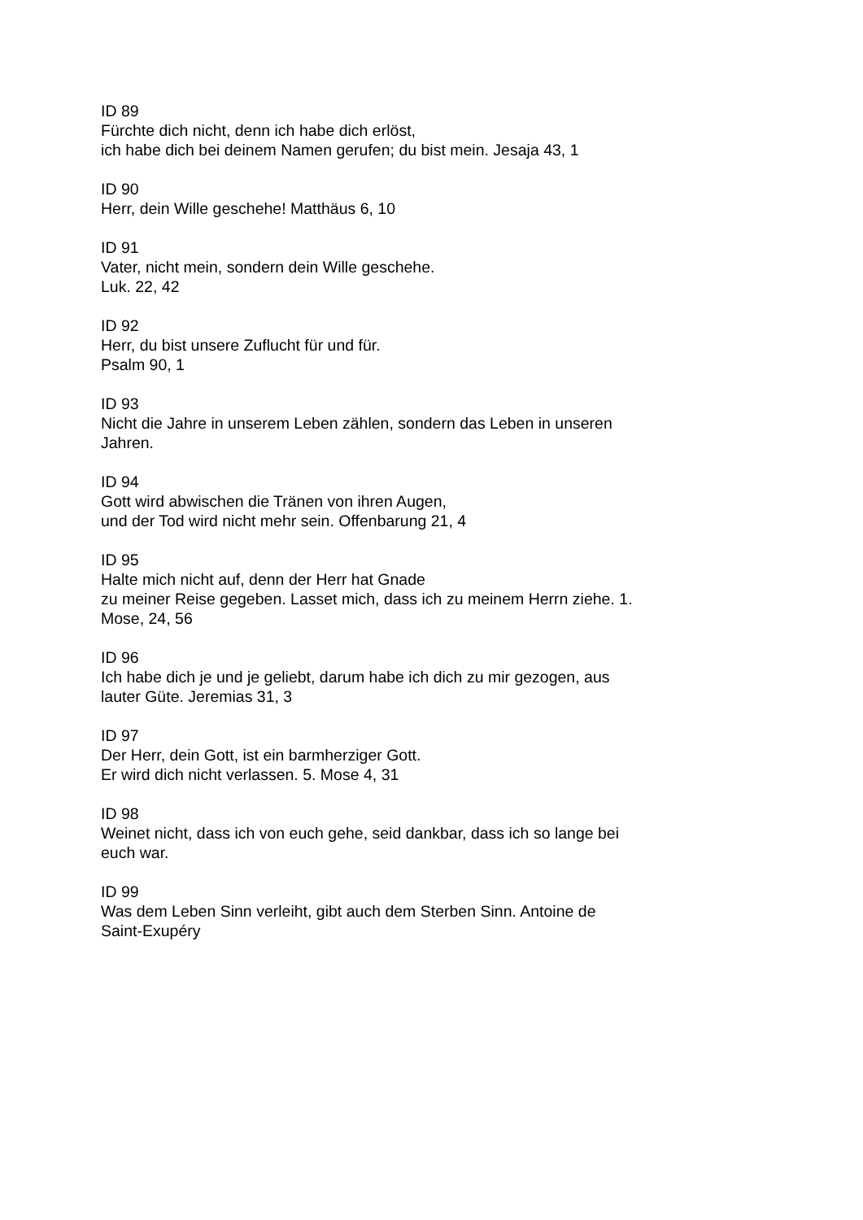ID 89
Fürchte dich nicht, denn ich habe dich erlöst,
ich habe dich bei deinem Namen gerufen; du bist mein. Jesaja 43, 1
ID 90
Herr, dein Wille geschehe! Matthäus 6, 10
ID 91
Vater, nicht mein, sondern dein Wille geschehe.
Luk. 22, 42
ID 92
Herr, du bist unsere Zuflucht für und für.
Psalm 90, 1
ID 93
Nicht die Jahre in unserem Leben zählen, sondern das Leben in unseren
Jahren.
ID 94
Gott wird abwischen die Tränen von ihren Augen,
und der Tod wird nicht mehr sein. Offenbarung 21, 4
ID 95
Halte mich nicht auf, denn der Herr hat Gnade
zu meiner Reise gegeben. Lasset mich, dass ich zu meinem Herrn ziehe. 1.
Mose, 24, 56
ID 96
Ich habe dich je und je geliebt, darum habe ich dich zu mir gezogen, aus
lauter Güte. Jeremias 31, 3
ID 97
Der Herr, dein Gott, ist ein barmherziger Gott.
Er wird dich nicht verlassen. 5. Mose 4, 31
ID 98
Weinet nicht, dass ich von euch gehe, seid dankbar, dass ich so lange bei
euch war.
ID 99
Was dem Leben Sinn verleiht, gibt auch dem Sterben Sinn. Antoine de
Saint-Exupéry